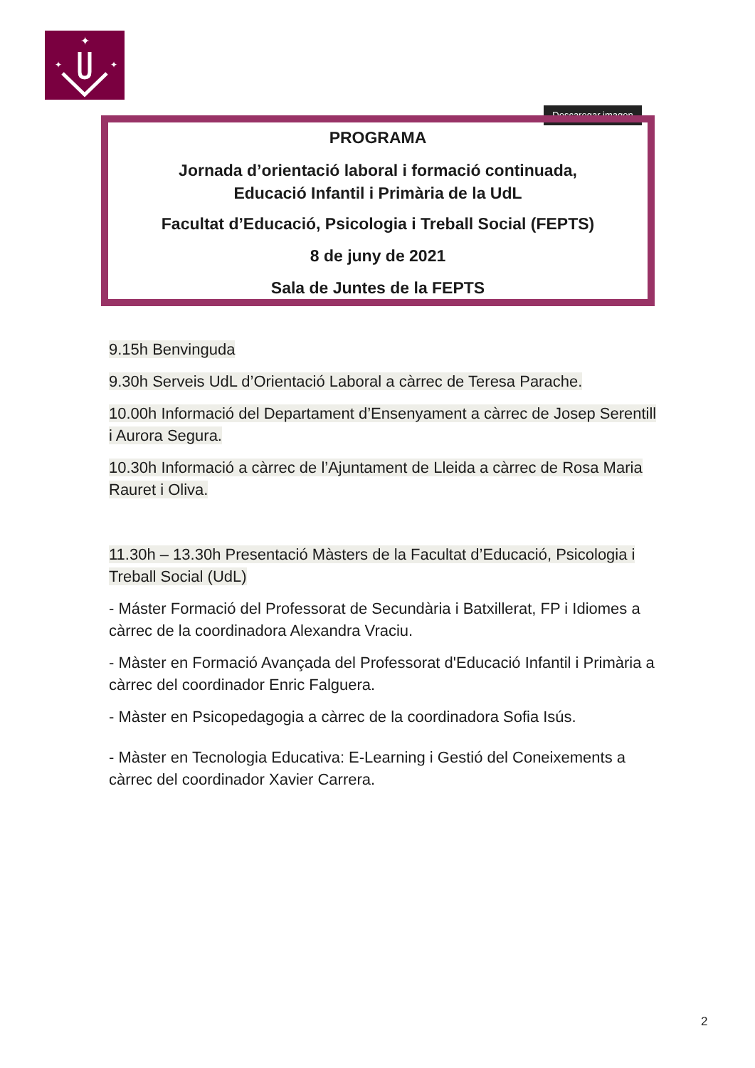✦
✦
✦
Descaregar imagen
PROGRAMA
Jornada d’orientació laboral i formació continuada,
Educació Infantil i Primària de la UdL
Facultat d’Educació, Psicologia i Treball Social (FEPTS)
8 de juny de 2021
Sala de Juntes de la FEPTS
9.15h Benvinguda
9.30h Serveis UdL d’Orientació Laboral a càrrec de Teresa Parache.
10.00h Informació del Departament d’Ensenyament a càrrec de Josep Serentill i Aurora Segura.
10.30h Informació a càrrec de l’Ajuntament de Lleida a càrrec de Rosa Maria Rauret i Oliva.
11.30h – 13.30h Presentació Màsters de la Facultat d’Educació, Psicologia i Treball Social (UdL)
- Máster Formació del Professorat de Secundària i Batxillerat, FP i Idiomes a càrrec de la coordinadora Alexandra Vraciu.
- Màster en Formació Avançada del Professorat d'Educació Infantil i Primària a càrrec del coordinador Enric Falguera.
- Màster en Psicopedagogia a càrrec de la coordinadora Sofia Isús.
- Màster en Tecnologia Educativa: E-Learning i Gestió del Coneixements a càrrec del coordinador Xavier Carrera.
2